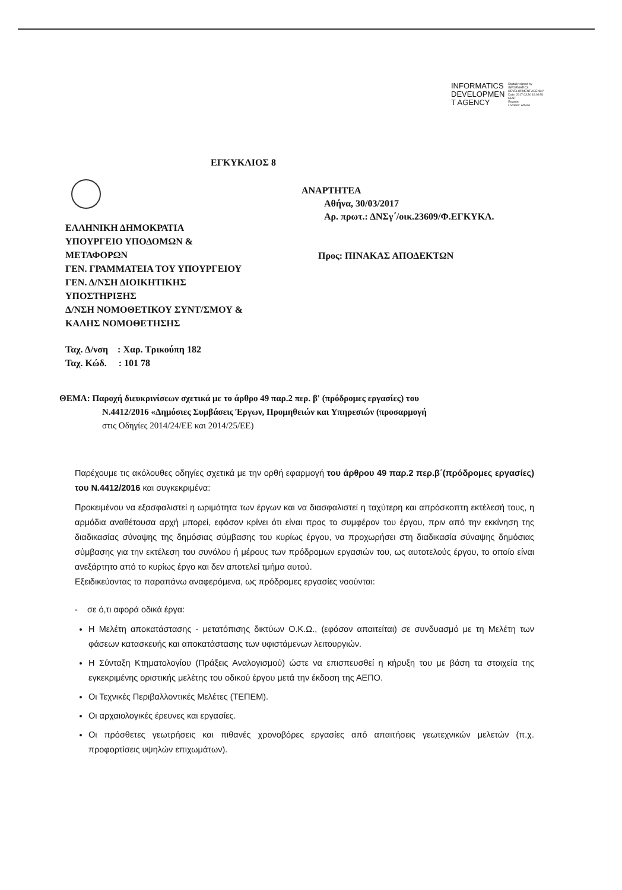INFORMATICS
DEVELOPMEN
T AGENCY
Digitally signed by
INFORMATICS
DEVELOPMENT AGENCY
Date: 2017.03.30 16:09:51
EEST
Reason:
Location: Athens
ΕΓΚΥΚΛΙΟΣ 8
ΑΝΑΡΤΗΤΕΑ
Αθήνα, 30/03/2017
Αρ. πρωτ.: ΔΝΣγ΄/οικ.23609/Φ.ΕΓΚΥΚΛ.
Προς: ΠΙΝΑΚΑΣ ΑΠΟΔΕΚΤΩΝ
ΕΛΛΗΝΙΚΗ ΔΗΜΟΚΡΑΤΙΑ
ΥΠΟΥΡΓΕΙΟ ΥΠΟΔΟΜΩΝ &
ΜΕΤΑΦΟΡΩΝ
ΓΕΝ. ΓΡΑΜΜΑΤΕΙΑ ΤΟΥ ΥΠΟΥΡΓΕΙΟΥ
ΓΕΝ. Δ/ΝΣΗ ΔΙΟΙΚΗΤΙΚΗΣ
ΥΠΟΣΤΗΡΙΞΗΣ
Δ/ΝΣΗ ΝΟΜΟΘΕΤΙΚΟΥ ΣΥΝΤ/ΣΜΟΥ &
ΚΑΛΗΣ ΝΟΜΟΘΕΤΗΣΗΣ
Ταχ. Δ/νση : Χαρ. Τρικούπη 182
Ταχ. Κώδ. : 101 78
ΘΕΜΑ: Παροχή διευκρινίσεων σχετικά με το άρθρο 49 παρ.2 περ. β' (πρόδρομες εργασίες) του
Ν.4412/2016 «Δημόσιες Συμβάσεις Έργων, Προμηθειών και Υπηρεσιών (προσαρμογή
στις Οδηγίες 2014/24/ΕΕ και 2014/25/ΕΕ)
Παρέχουμε τις ακόλουθες οδηγίες σχετικά με την ορθή εφαρμογή του άρθρου 49 παρ.2 περ.β΄(πρόδρομες εργασίες) του Ν.4412/2016 και συγκεκριμένα:
Προκειμένου να εξασφαλιστεί η ωριμότητα των έργων και να διασφαλιστεί η ταχύτερη και απρόσκοπτη εκτέλεσή τους, η αρμόδια αναθέτουσα αρχή μπορεί, εφόσον κρίνει ότι είναι προς το συμφέρον του έργου, πριν από την εκκίνηση της διαδικασίας σύναψης της δημόσιας σύμβασης του κυρίως έργου, να προχωρήσει στη διαδικασία σύναψης δημόσιας σύμβασης για την εκτέλεση του συνόλου ή μέρους των πρόδρομων εργασιών του, ως αυτοτελούς έργου, το οποίο είναι ανεξάρτητο από το κυρίως έργο και δεν αποτελεί τμήμα αυτού.
Εξειδικεύοντας τα παραπάνω αναφερόμενα, ως πρόδρομες εργασίες νοούνται:
- σε ό,τι αφορά οδικά έργα:
Η Μελέτη αποκατάστασης - μετατόπισης δικτύων Ο.Κ.Ω., (εφόσον απαιτείται) σε συνδυασμό με τη Μελέτη των φάσεων κατασκευής και αποκατάστασης των υφιστάμενων λειτουργιών.
Η Σύνταξη Κτηματολογίου (Πράξεις Αναλογισμού) ώστε να επισπευσθεί η κήρυξη του με βάση τα στοιχεία της εγκεκριμένης οριστικής μελέτης του οδικού έργου μετά την έκδοση της ΑΕΠΟ.
Οι Τεχνικές Περιβαλλοντικές Μελέτες (ΤΕΠΕΜ).
Οι αρχαιολογικές έρευνες και εργασίες.
Οι πρόσθετες γεωτρήσεις και πιθανές χρονοβόρες εργασίες από απαιτήσεις γεωτεχνικών μελετών (π.χ. προφορτίσεις υψηλών επιχωμάτων).